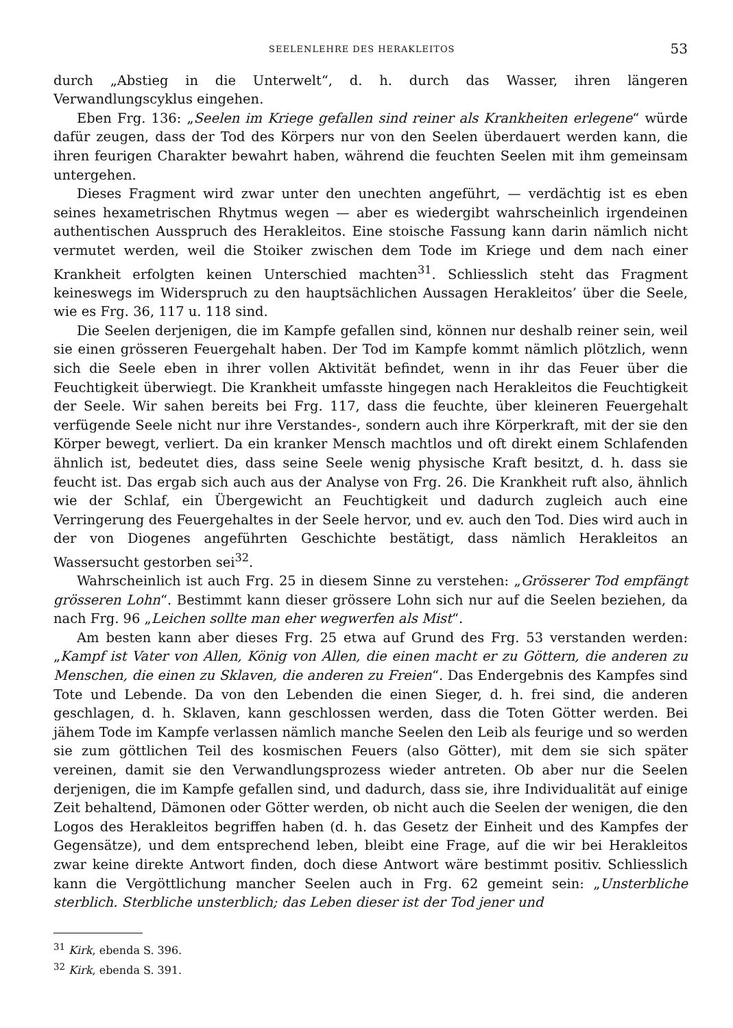SEELENLEHRE DES HERAKLEITOS 53
durch „Abstieg in die Unterwelt“, d. h. durch das Wasser, ihren längeren Verwandlungscyklus eingehen.
Eben Frg. 136: „Seelen im Kriege gefallen sind reiner als Krankheiten erlegene“ würde dafür zeugen, dass der Tod des Körpers nur von den Seelen überdauert werden kann, die ihren feurigen Charakter bewahrt haben, während die feuchten Seelen mit ihm gemeinsam untergehen.
Dieses Fragment wird zwar unter den unechten angeführt, — verdächtig ist es eben seines hexametrischen Rhytmus wegen — aber es wiedergibt wahrscheinlich irgendeinen authentischen Ausspruch des Herakleitos. Eine stoische Fassung kann darin nämlich nicht vermutet werden, weil die Stoiker zwischen dem Tode im Kriege und dem nach einer Krankheit erfolgten keinen Unterschied machten<sup>31</sup>. Schliesslich steht das Fragment keineswegs im Widerspruch zu den hauptsächlichen Aussagen Herakleitos’ über die Seele, wie es Frg. 36, 117 u. 118 sind.
Die Seelen derjenigen, die im Kampfe gefallen sind, können nur deshalb reiner sein, weil sie einen grösseren Feuergehalt haben. Der Tod im Kampfe kommt nämlich plötzlich, wenn sich die Seele eben in ihrer vollen Aktivität befindet, wenn in ihr das Feuer über die Feuchtigkeit überwiegt. Die Krankheit umfasste hingegen nach Herakleitos die Feuchtigkeit der Seele. Wir sahen bereits bei Frg. 117, dass die feuchte, über kleineren Feuergehalt verfügende Seele nicht nur ihre Verstandes-, sondern auch ihre Körperkraft, mit der sie den Körper bewegt, verliert. Da ein kranker Mensch machtlos und oft direkt einem Schlafenden ähnlich ist, bedeutet dies, dass seine Seele wenig physische Kraft besitzt, d. h. dass sie feucht ist. Das ergab sich auch aus der Analyse von Frg. 26. Die Krankheit ruft also, ähnlich wie der Schlaf, ein Übergewicht an Feuchtigkeit und dadurch zugleich auch eine Verringerung des Feuergehaltes in der Seele hervor, und ev. auch den Tod. Dies wird auch in der von Diogenes angeführten Geschichte bestätigt, dass nämlich Herakleitos an Wassersucht gestorben sei<sup>32</sup>.
Wahrscheinlich ist auch Frg. 25 in diesem Sinne zu verstehen: „Grösserer Tod empfängt grösseren Lohn“. Bestimmt kann dieser grössere Lohn sich nur auf die Seelen beziehen, da nach Frg. 96 „Leichen sollte man eher wegwerfen als Mist“.
Am besten kann aber dieses Frg. 25 etwa auf Grund des Frg. 53 verstanden werden: „Kampf ist Vater von Allen, König von Allen, die einen macht er zu Göttern, die anderen zu Menschen, die einen zu Sklaven, die anderen zu Freien“. Das Endergebnis des Kampfes sind Tote und Lebende. Da von den Lebenden die einen Sieger, d. h. frei sind, die anderen geschlagen, d. h. Sklaven, kann geschlossen werden, dass die Toten Götter werden. Bei jähem Tode im Kampfe verlassen nämlich manche Seelen den Leib als feurige und so werden sie zum göttlichen Teil des kosmischen Feuers (also Götter), mit dem sie sich später vereinen, damit sie den Verwandlungsprozess wieder antreten. Ob aber nur die Seelen derjenigen, die im Kampfe gefallen sind, und dadurch, dass sie, ihre Individualität auf einige Zeit behaltend, Dämonen oder Götter werden, ob nicht auch die Seelen der wenigen, die den Logos des Herakleitos begriffen haben (d. h. das Gesetz der Einheit und des Kampfes der Gegensätze), und dem entsprechend leben, bleibt eine Frage, auf die wir bei Herakleitos zwar keine direkte Antwort finden, doch diese Antwort wäre bestimmt positiv. Schliesslich kann die Vergöttlichung mancher Seelen auch in Frg. 62 gemeint sein: „Unsterbliche sterblich. Sterbliche unsterblich; das Leben dieser ist der Tod jener und
<sup>31</sup> Kirk, ebenda S. 396.
<sup>32</sup> Kirk, ebenda S. 391.